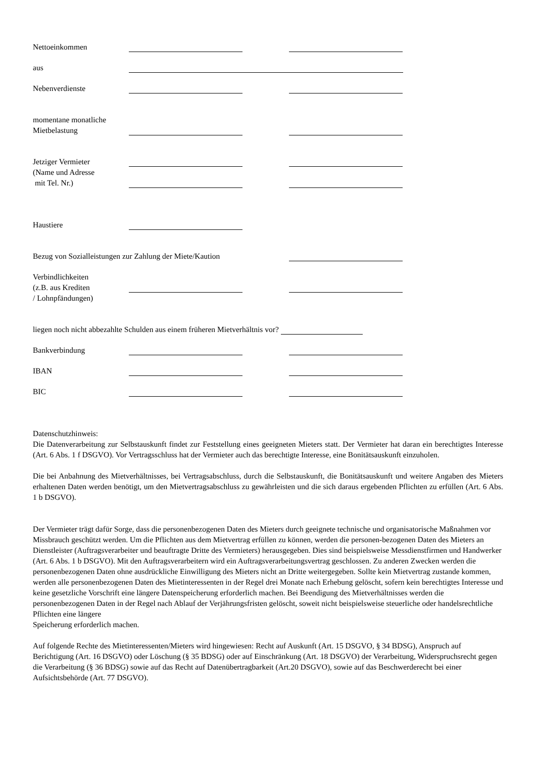Nettoeinkommen
aus
Nebenverdienste
momentane monatliche
Mietbelastung
Jetziger Vermieter
(Name und Adresse
mit Tel. Nr.)
Haustiere
Bezug von Sozialleistungen zur Zahlung der Miete/Kaution
Verbindlichkeiten
(z.B. aus Krediten
/ Lohnpfändungen)
liegen noch nicht abbezahlte Schulden aus einem früheren Mietverhältnis vor?
Bankverbindung
IBAN
BIC
Datenschutzhinweis:
Die Datenverarbeitung zur Selbstauskunft findet zur Feststellung eines geeigneten Mieters statt. Der Vermieter hat daran ein berechtigtes Interesse (Art. 6 Abs. 1 f DSGVO). Vor Vertragsschluss hat der Vermieter auch das berechtigte Interesse, eine Bonitätsauskunft einzuholen.
Die bei Anbahnung des Mietverhältnisses, bei Vertragsabschluss, durch die Selbstauskunft, die Bonitätsauskunft und weitere Angaben des Mieters erhaltenen Daten werden benötigt, um den Mietvertragsabschluss zu gewährleisten und die sich daraus ergebenden Pflichten zu erfüllen (Art. 6 Abs. 1 b DSGVO).
Der Vermieter trägt dafür Sorge, dass die personenbezogenen Daten des Mieters durch geeignete technische und organisatorische Maßnahmen vor Missbrauch geschützt werden. Um die Pflichten aus dem Mietvertrag erfüllen zu können, werden die personen-bezogenen Daten des Mieters an Dienstleister (Auftragsverarbeiter und beauftragte Dritte des Vermieters) herausgegeben. Dies sind beispielsweise Messdienstfirmen und Handwerker (Art. 6 Abs. 1 b DSGVO). Mit den Auftragsverarbeitern wird ein Auftragsverarbeitungsvertrag geschlossen. Zu anderen Zwecken werden die personenbezogenen Daten ohne ausdrückliche Einwilligung des Mieters nicht an Dritte weitergegeben. Sollte kein Mietvertrag zustande kommen, werden alle personenbezogenen Daten des Mietinteressenten in der Regel drei Monate nach Erhebung gelöscht, sofern kein berechtigtes Interesse und keine gesetzliche Vorschrift eine längere Datenspeicherung erforderlich machen. Bei Beendigung des Mietverhältnisses werden die personenbezogenen Daten in der Regel nach Ablauf der Verjährungsfristen gelöscht, soweit nicht beispielsweise steuerliche oder handelsrechtliche Pflichten eine längere
Speicherung erforderlich machen.
Auf folgende Rechte des Mietinteressenten/Mieters wird hingewiesen: Recht auf Auskunft (Art. 15 DSGVO, § 34 BDSG), Anspruch auf Berichtigung (Art. 16 DSGVO) oder Löschung (§ 35 BDSG) oder auf Einschränkung (Art. 18 DSGVO) der Verarbeitung, Widerspruchsrecht gegen die Verarbeitung (§ 36 BDSG) sowie auf das Recht auf Datenübertragbarkeit (Art.20 DSGVO), sowie auf das Beschwerderecht bei einer Aufsichtsbehörde (Art. 77 DSGVO).